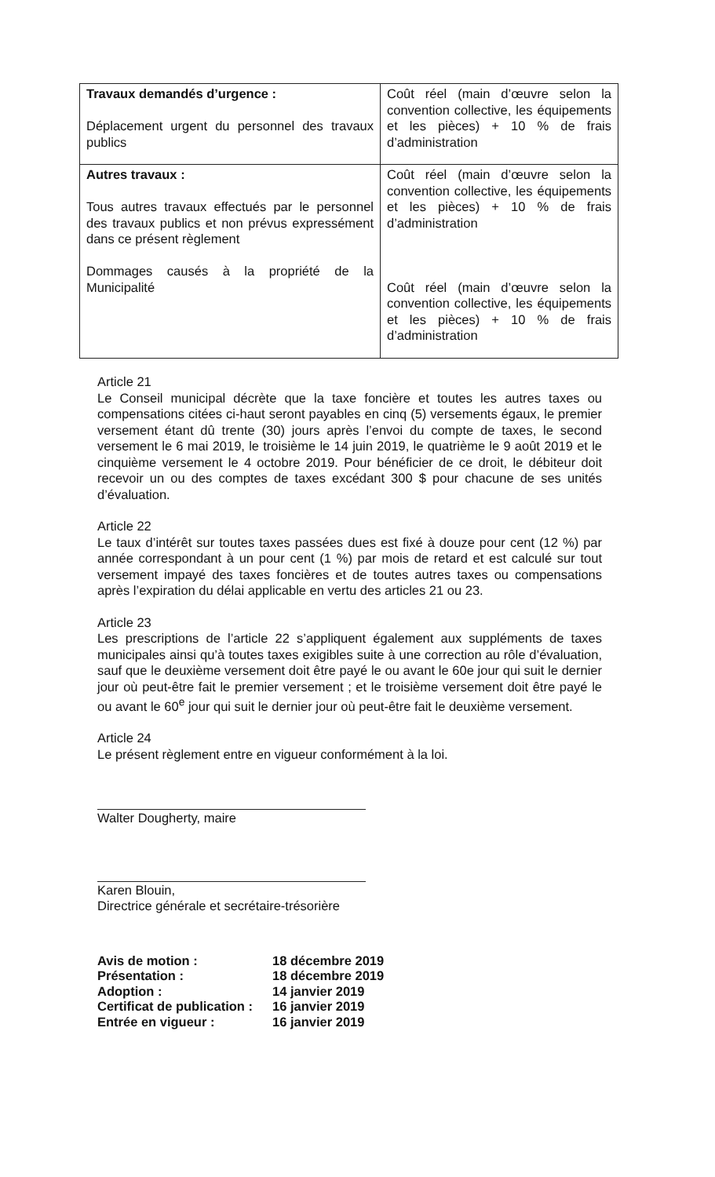| Travaux demandés d’urgence : Déplacement urgent du personnel des travaux publics | Coût réel (main d’œuvre selon la convention collective, les équipements et les pièces) + 10 % de frais d’administration |
| Autres travaux : Tous autres travaux effectués par le personnel des travaux publics et non prévus expressément dans ce présent règlement Dommages causés à la propriété de la Municipalité | Coût réel (main d’œuvre selon la convention collective, les équipements et les pièces) + 10 % de frais d’administration Coût réel (main d’œuvre selon la convention collective, les équipements et les pièces) + 10 % de frais d’administration |
Article 21
Le Conseil municipal décrète que la taxe foncière et toutes les autres taxes ou compensations citées ci-haut seront payables en cinq (5) versements égaux, le premier versement étant dû trente (30) jours après l’envoi du compte de taxes, le second versement le 6 mai 2019, le troisième le 14 juin 2019, le quatrième le 9 août 2019 et le cinquième versement le 4 octobre 2019. Pour bénéficier de ce droit, le débiteur doit recevoir un ou des comptes de taxes excédant 300 $ pour chacune de ses unités d’évaluation.
Article 22
Le taux d’intérêt sur toutes taxes passées dues est fixé à douze pour cent (12 %) par année correspondant à un pour cent (1 %) par mois de retard et est calculé sur tout versement impayé des taxes foncières et de toutes autres taxes ou compensations après l’expiration du délai applicable en vertu des articles 21 ou 23.
Article 23
Les prescriptions de l’article 22 s’appliquent également aux suppléments de taxes municipales ainsi qu’à toutes taxes exigibles suite à une correction au rôle d’évaluation, sauf que le deuxième versement doit être payé le ou avant le 60e jour qui suit le dernier jour où peut-être fait le premier versement ; et le troisième versement doit être payé le ou avant le 60<sup>e</sup> jour qui suit le dernier jour où peut-être fait le deuxième versement.
Article 24
Le présent règlement entre en vigueur conformément à la loi.
Walter Dougherty, maire
Karen Blouin,
Directrice générale et secrétaire-trésorière
| Avis de motion : | 18 décembre 2019 |
| Présentation : | 18 décembre 2019 |
| Adoption : | 14 janvier 2019 |
| Certificat de publication : | 16 janvier 2019 |
| Entrée en vigueur : | 16 janvier 2019 |